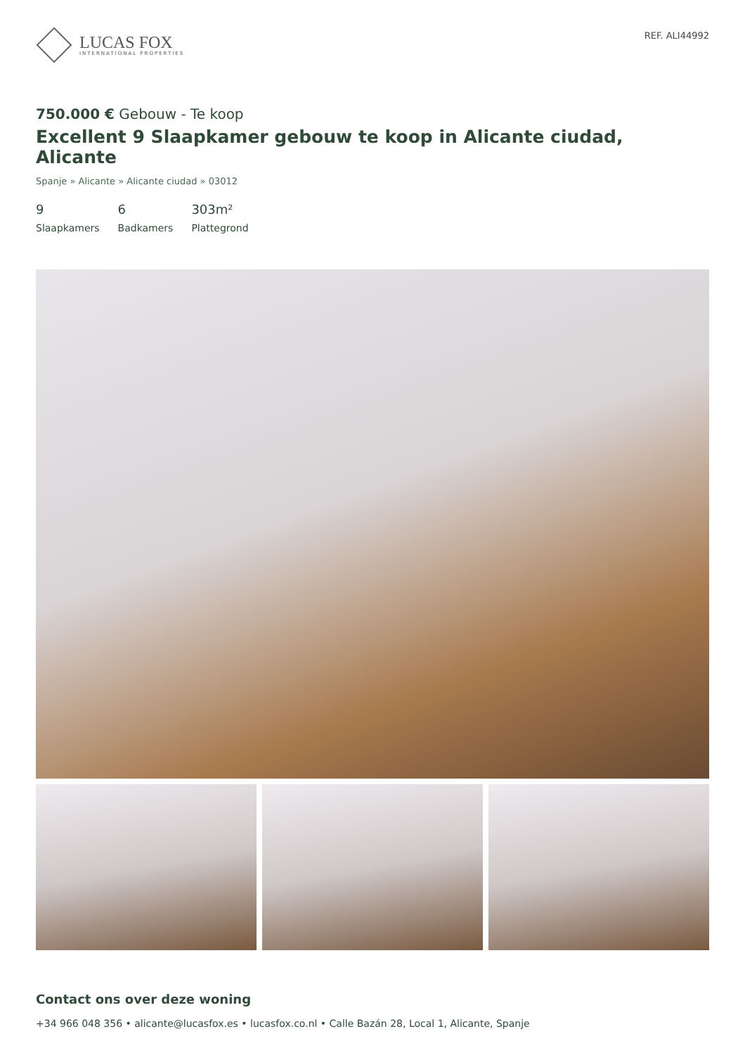LUCAS FOX
INTERNATIONAL PROPERTIES
REF. ALI44992
750.000 € Gebouw - Te koop
Excellent 9 Slaapkamer gebouw te koop in Alicante ciudad, Alicante
Spanje » Alicante » Alicante ciudad » 03012
9
Slaapkamers
6
Badkamers
303m²
Plattegrond
Contact ons over deze woning
+34 966 048 356 • alicante@lucasfox.es • lucasfox.co.nl • Calle Bazán 28, Local 1, Alicante, Spanje